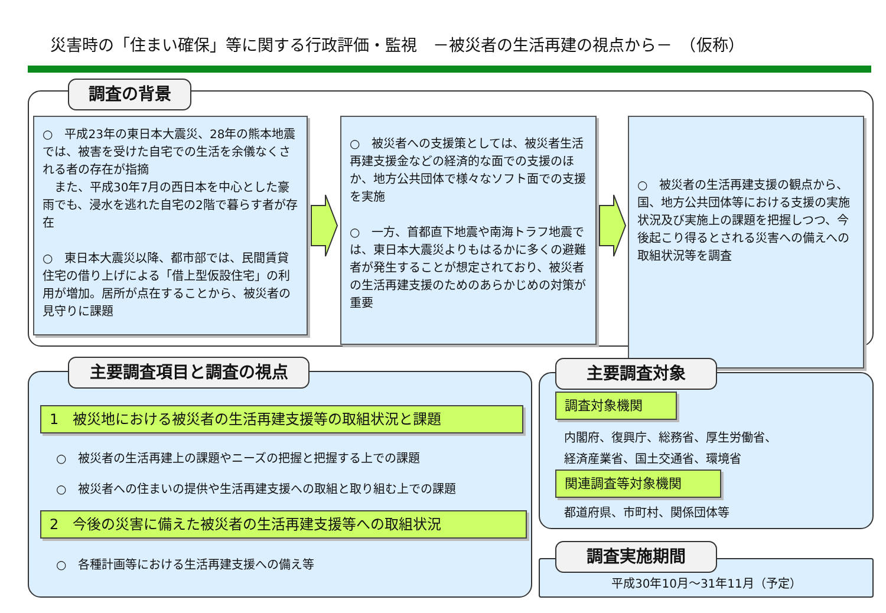災害時の「住まい確保」等に関する行政評価・監視　－被災者の生活再建の視点から－　（仮称）
調査の背景
○　平成23年の東日本大震災、28年の熊本地震では、被害を受けた自宅での生活を余儀なくされる者の存在が指摘
　また、平成30年7月の西日本を中心とした豪雨でも、浸水を逃れた自宅の2階で暮らす者が存在
○　東日本大震災以降、都市部では、民間賃貸住宅の借り上げによる「借上型仮設住宅」の利用が増加。居所が点在することから、被災者の見守りに課題
○　被災者への支援策としては、被災者生活再建支援金などの経済的な面での支援のほか、地方公共団体で様々なソフト面での支援を実施
○　一方、首都直下地震や南海トラフ地震では、東日本大震災よりもはるかに多くの避難者が発生することが想定されており、被災者の生活再建支援のためのあらかじめの対策が重要
○　被災者の生活再建支援の観点から、国、地方公共団体等における支援の実施状況及び実施上の課題を把握しつつ、今後起こり得るとされる災害への備えへの取組状況等を調査
主要調査項目と調査の視点
1　被災地における被災者の生活再建支援等の取組状況と課題
○　被災者の生活再建上の課題やニーズの把握と把握する上での課題
○　被災者への住まいの提供や生活再建支援への取組と取り組む上での課題
2　今後の災害に備えた被災者の生活再建支援等への取組状況
○　各種計画等における生活再建支援への備え等
主要調査対象
調査対象機関
内閣府、復興庁、総務省、厚生労働省、
経済産業省、国土交通省、環境省
関連調査等対象機関
都道府県、市町村、関係団体等
調査実施期間
平成30年10月～31年11月（予定）